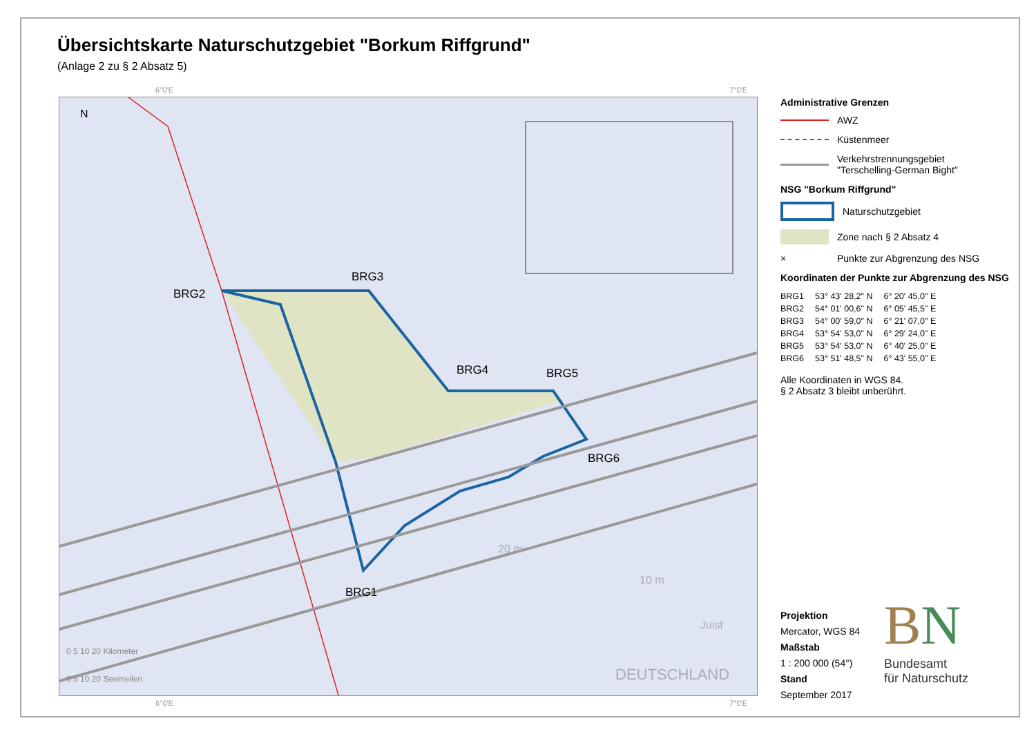Übersichtskarte Naturschutzgebiet "Borkum Riffgrund"
(Anlage 2 zu § 2 Absatz 5)
N
BRG2
BRG3
BRG4 BRG5
BRG6
BRG1
20 m
10 m
Juist
DEUTSCHLAND
0 5 10 20 Kilometer
0 5 10 20 Seemeilen
6°0'E 7°0'E
6°0'E 7°0'E
Administrative Grenzen
AWZ
Küstenmeer
Verkehrstrennungsgebiet
"Terschelling-German Bight"
NSG "Borkum Riffgrund"
Naturschutzgebiet
Zone nach § 2 Absatz 4
×
Punkte zur Abgrenzung des NSG
Koordinaten der Punkte zur Abgrenzung des NSG
| BRG1 | 53° 43' 28,2" N | 6° 20' 45,0" E |
| BRG2 | 54° 01' 00,6" N | 6° 05' 45,5" E |
| BRG3 | 54° 00' 59,0" N | 6° 21' 07,0" E |
| BRG4 | 53° 54' 53,0" N | 6° 29' 24,0" E |
| BRG5 | 53° 54' 53,0" N | 6° 40' 25,0" E |
| BRG6 | 53° 51' 48,5" N | 6° 43' 55,0" E |
Alle Koordinaten in WGS 84.
§ 2 Absatz 3 bleibt unberührt.
Projektion
Mercator, WGS 84
Maßstab
1 : 200 000 (54°)
Stand
September 2017
BN
Bundesamt
für Naturschutz